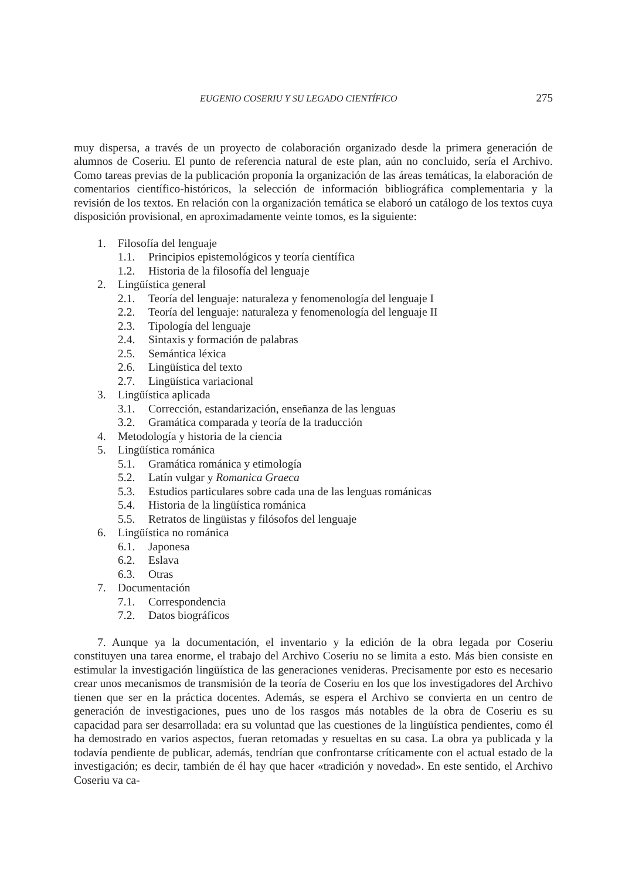EUGENIO COSERIU Y SU LEGADO CIENTÍFICO 275
muy dispersa, a través de un proyecto de colaboración organizado desde la primera generación de alumnos de Coseriu. El punto de referencia natural de este plan, aún no concluido, sería el Archivo. Como tareas previas de la publicación proponía la organización de las áreas temáticas, la elaboración de comentarios científico-históricos, la selección de información bibliográfica complementaria y la revisión de los textos. En relación con la organización temática se elaboró un catálogo de los textos cuya disposición provisional, en aproximadamente veinte tomos, es la siguiente:
1. Filosofía del lenguaje
1.1. Principios epistemológicos y teoría científica
1.2. Historia de la filosofía del lenguaje
2. Lingüística general
2.1. Teoría del lenguaje: naturaleza y fenomenología del lenguaje I
2.2. Teoría del lenguaje: naturaleza y fenomenología del lenguaje II
2.3. Tipología del lenguaje
2.4. Sintaxis y formación de palabras
2.5. Semántica léxica
2.6. Lingüística del texto
2.7. Lingüística variacional
3. Lingüística aplicada
3.1. Corrección, estandarización, enseñanza de las lenguas
3.2. Gramática comparada y teoría de la traducción
4. Metodología y historia de la ciencia
5. Lingüística románica
5.1. Gramática románica y etimología
5.2. Latín vulgar y Romanica Graeca
5.3. Estudios particulares sobre cada una de las lenguas románicas
5.4. Historia de la lingüística románica
5.5. Retratos de lingüistas y filósofos del lenguaje
6. Lingüística no románica
6.1. Japonesa
6.2. Eslava
6.3. Otras
7. Documentación
7.1. Correspondencia
7.2. Datos biográficos
7. Aunque ya la documentación, el inventario y la edición de la obra legada por Coseriu constituyen una tarea enorme, el trabajo del Archivo Coseriu no se limita a esto. Más bien consiste en estimular la investigación lingüística de las generaciones venideras. Precisamente por esto es necesario crear unos mecanismos de transmisión de la teoría de Coseriu en los que los investigadores del Archivo tienen que ser en la práctica docentes. Además, se espera el Archivo se convierta en un centro de generación de investigaciones, pues uno de los rasgos más notables de la obra de Coseriu es su capacidad para ser desarrollada: era su voluntad que las cuestiones de la lingüística pendientes, como él ha demostrado en varios aspectos, fueran retomadas y resueltas en su casa. La obra ya publicada y la todavía pendiente de publicar, además, tendrían que confrontarse críticamente con el actual estado de la investigación; es decir, también de él hay que hacer «tradición y novedad». En este sentido, el Archivo Coseriu va ca-